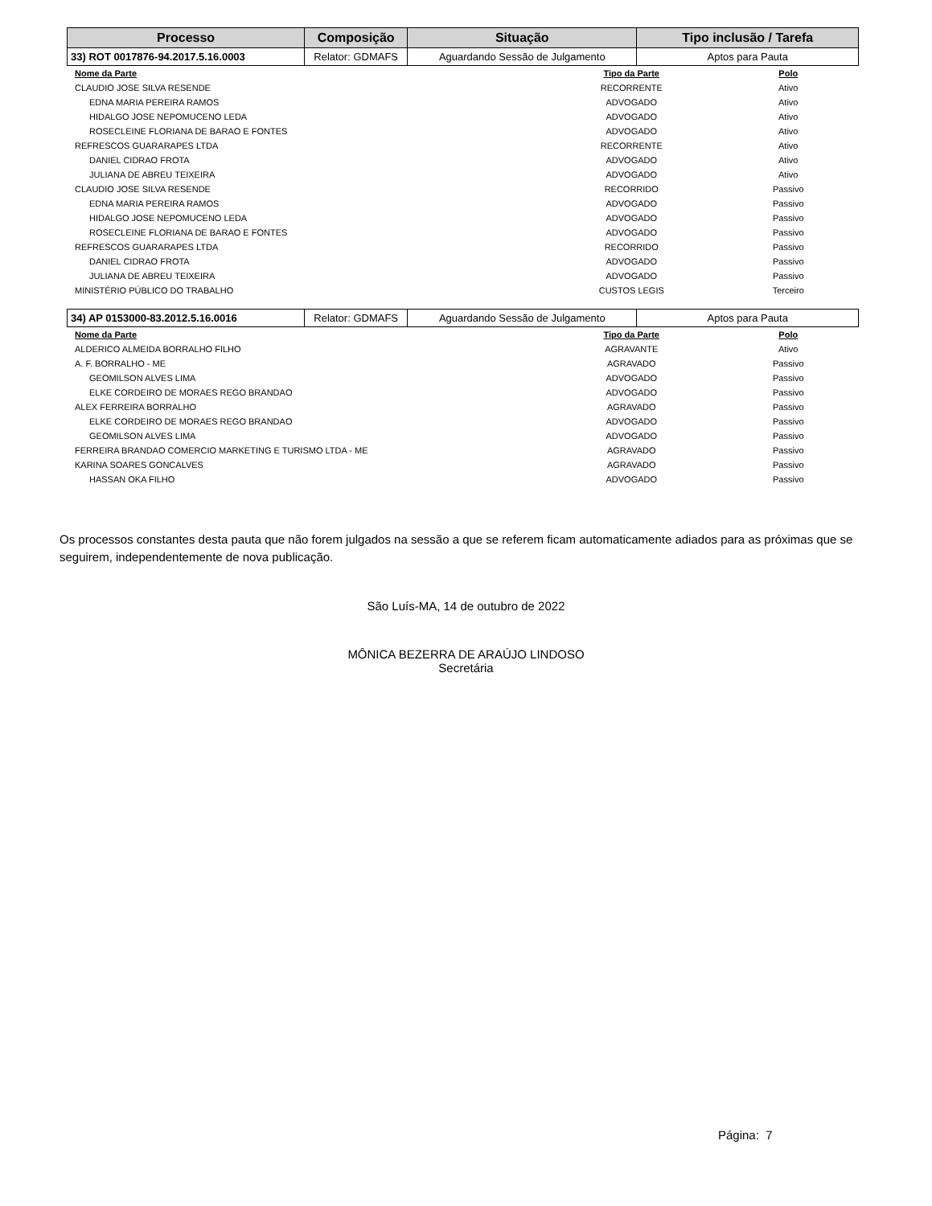| Processo | Composição | Situação | Tipo inclusão / Tarefa |
| --- | --- | --- | --- |
| 33) ROT 0017876-94.2017.5.16.0003 | Relator: GDMAFS | Aguardando Sessão de Julgamento | Aptos para Pauta |
| Nome da Parte | Tipo da Parte | Polo |
| --- | --- | --- |
| CLAUDIO JOSE SILVA RESENDE | RECORRENTE | Ativo |
| EDNA MARIA PEREIRA RAMOS | ADVOGADO | Ativo |
| HIDALGO JOSE NEPOMUCENO LEDA | ADVOGADO | Ativo |
| ROSECLEINE FLORIANA DE BARAO E FONTES | ADVOGADO | Ativo |
| REFRESCOS GUARARAPES LTDA | RECORRENTE | Ativo |
| DANIEL CIDRAO FROTA | ADVOGADO | Ativo |
| JULIANA DE ABREU TEIXEIRA | ADVOGADO | Ativo |
| CLAUDIO JOSE SILVA RESENDE | RECORRIDO | Passivo |
| EDNA MARIA PEREIRA RAMOS | ADVOGADO | Passivo |
| HIDALGO JOSE NEPOMUCENO LEDA | ADVOGADO | Passivo |
| ROSECLEINE FLORIANA DE BARAO E FONTES | ADVOGADO | Passivo |
| REFRESCOS GUARARAPES LTDA | RECORRIDO | Passivo |
| DANIEL CIDRAO FROTA | ADVOGADO | Passivo |
| JULIANA DE ABREU TEIXEIRA | ADVOGADO | Passivo |
| MINISTÉRIO PÚBLICO DO TRABALHO | CUSTOS LEGIS | Terceiro |
| 34) AP 0153000-83.2012.5.16.0016 | Relator: GDMAFS | Aguardando Sessão de Julgamento | Aptos para Pauta |
| Nome da Parte | Tipo da Parte | Polo |
| --- | --- | --- |
| ALDERICO ALMEIDA BORRALHO FILHO | AGRAVANTE | Ativo |
| A. F. BORRALHO - ME | AGRAVADO | Passivo |
| GEOMILSON ALVES LIMA | ADVOGADO | Passivo |
| ELKE CORDEIRO DE MORAES REGO BRANDAO | ADVOGADO | Passivo |
| ALEX FERREIRA BORRALHO | AGRAVADO | Passivo |
| ELKE CORDEIRO DE MORAES REGO BRANDAO | ADVOGADO | Passivo |
| GEOMILSON ALVES LIMA | ADVOGADO | Passivo |
| FERREIRA BRANDAO COMERCIO MARKETING E TURISMO LTDA - ME | AGRAVADO | Passivo |
| KARINA SOARES GONCALVES | AGRAVADO | Passivo |
| HASSAN OKA FILHO | ADVOGADO | Passivo |
Os processos constantes desta pauta que não forem julgados na sessão a que se referem ficam automaticamente adiados para as próximas que se seguirem, independentemente de nova publicação.
São Luís-MA, 14 de outubro de 2022
MÔNICA BEZERRA DE ARAÚJO LINDOSO
Secretária
Página: 7